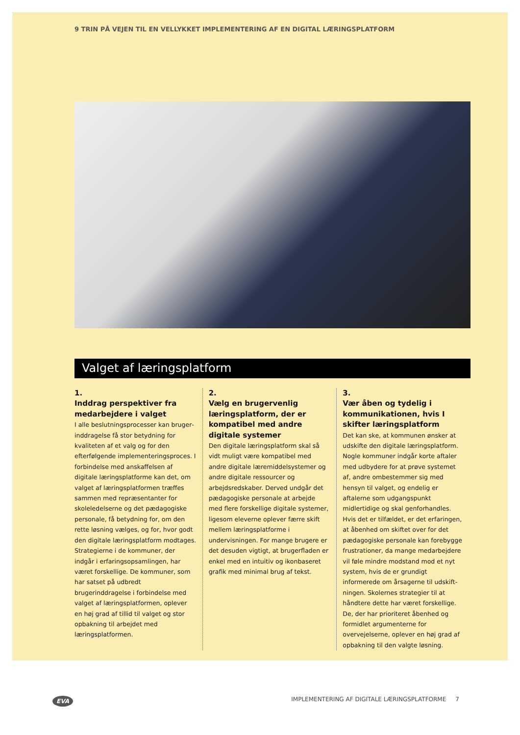9 TRIN PÅ VEJEN TIL EN VELLYKKET IMPLEMENTERING AF EN DIGITAL LÆRINGSPLATFORM
Valget af læringsplatform
1.
Inddrag perspektiver fra medarbejdere i valget
I alle beslutningsprocesser kan bruger­inddragelse få stor betydning for kvalite­ten af et valg og for den efterfølgende implementeringsproces. I forbindelse med anskaffelsen af digitale lærings­platforme kan det, om valget af lærings­platformen træffes sammen med repræsentanter for skoleledelserne og det pædagogiske personale, få betydning for, om den rette løsning vælges, og for, hvor godt den digitale læringsplatform modtages. Strategierne i de kommuner, der indgår i erfaringsopsamlingen, har været forskellige. De kommuner, som har satset på udbredt brugerinddragelse i forbindelse med valget af lærings­platformen, oplever en høj grad af tillid til valget og stor opbakning til arbejdet med læringsplatformen.
2.
Vælg en brugervenlig lærings­platform, der er kompatibel med andre digitale systemer
Den digitale læringsplatform skal så vidt muligt være kompatibel med andre digitale læremiddelsystemer og andre digitale ressourcer og arbejdsredskaber. Derved undgår det pædagogiske per­sonale at arbejde med flere forskellige digitale systemer, ligesom eleverne oplever færre skift mellem lærings­platforme i undervisningen. For mange brugere er det desuden vigtigt, at brugerfladen er enkel med en intuitiv og ikonbaseret grafik med minimal brug af tekst.
3.
Vær åben og tydelig i kommunikationen, hvis I skifter læringsplatform
Det kan ske, at kommunen ønsker at udskifte den digitale læringsplatform. Nogle kommuner indgår korte aftaler med udbydere for at prøve systemet af, andre ombestemmer sig med hensyn til valget, og endelig er aftalerne som udgangspunkt midlertidige og skal genforhandles. Hvis det er tilfældet, er det erfaringen, at åbenhed om skiftet over for det pædagogiske personale kan forebygge frustrationer, da mange medarbejdere vil føle mindre modstand mod et nyt system, hvis de er grundigt informerede om årsagerne til udskift­ningen. Skolernes strategier til at hånd­tere dette har været forskellige. De, der har prioriteret åbenhed og formidlet argumenterne for overvejelserne, oplever en høj grad af opbakning til den valgte løsning.
EVA IMPLEMENTERING AF DIGITALE LÆRINGSPLATFORME 7